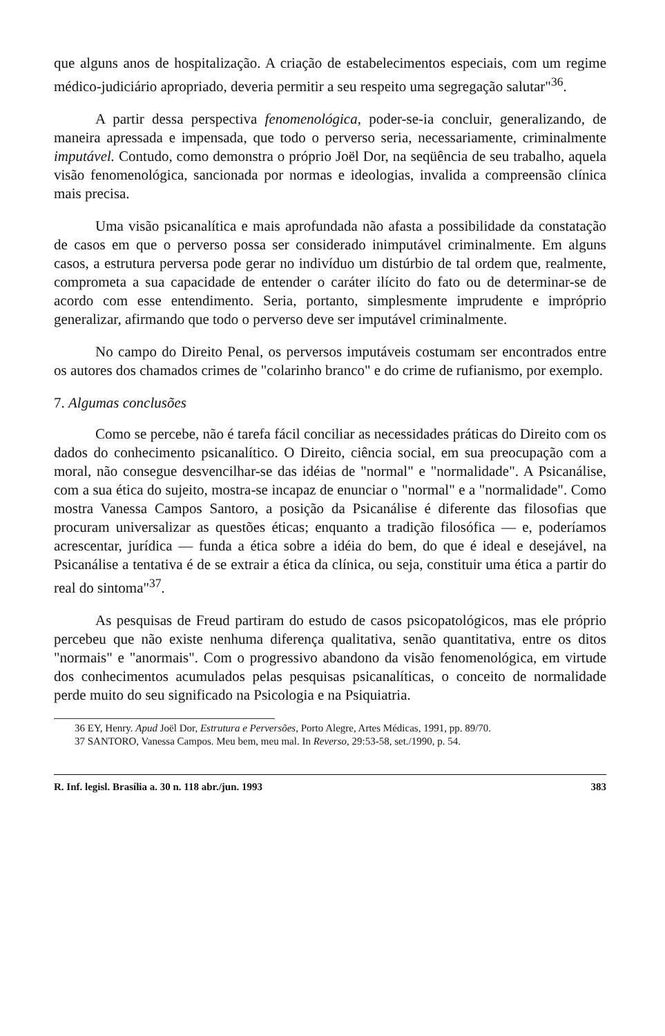que alguns anos de hospitalização. A criação de estabelecimentos especiais, com um regime médico-judiciário apropriado, deveria permitir a seu respeito uma segregação salutar"<sup>36</sup>.
A partir dessa perspectiva fenomenológica, poder-se-ia concluir, generalizando, de maneira apressada e impensada, que todo o perverso seria, necessariamente, criminalmente imputável. Contudo, como demonstra o próprio Joël Dor, na seqüência de seu trabalho, aquela visão fenomenológica, sancionada por normas e ideologias, invalida a compreensão clínica mais precisa.
Uma visão psicanalítica e mais aprofundada não afasta a possibilidade da constatação de casos em que o perverso possa ser considerado inimputável criminalmente. Em alguns casos, a estrutura perversa pode gerar no indivíduo um distúrbio de tal ordem que, realmente, comprometa a sua capacidade de entender o caráter ilícito do fato ou de determinar-se de acordo com esse entendimento. Seria, portanto, simplesmente imprudente e impróprio generalizar, afirmando que todo o perverso deve ser imputável criminalmente.
No campo do Direito Penal, os perversos imputáveis costumam ser encontrados entre os autores dos chamados crimes de "colarinho branco" e do crime de rufianismo, por exemplo.
7. Algumas conclusões
Como se percebe, não é tarefa fácil conciliar as necessidades práticas do Direito com os dados do conhecimento psicanalítico. O Direito, ciência social, em sua preocupação com a moral, não consegue desvencilhar-se das idéias de "normal" e "normalidade". A Psicanálise, com a sua ética do sujeito, mostra-se incapaz de enunciar o "normal" e a "normalidade". Como mostra Vanessa Campos Santoro, a posição da Psicanálise é diferente das filosofias que procuram universalizar as questões éticas; enquanto a tradição filosófica — e, poderíamos acrescentar, jurídica — funda a ética sobre a idéia do bem, do que é ideal e desejável, na Psicanálise a tentativa é de se extrair a ética da clínica, ou seja, constituir uma ética a partir do real do sintoma"<sup>37</sup>.
As pesquisas de Freud partiram do estudo de casos psicopatológicos, mas ele próprio percebeu que não existe nenhuma diferença qualitativa, senão quantitativa, entre os ditos "normais" e "anormais". Com o progressivo abandono da visão fenomenológica, em virtude dos conhecimentos acumulados pelas pesquisas psicanalíticas, o conceito de normalidade perde muito do seu significado na Psicologia e na Psiquiatria.
36 EY, Henry. Apud Joël Dor, Estrutura e Perversões, Porto Alegre, Artes Médicas, 1991, pp. 89/70.
37 SANTORO, Vanessa Campos. Meu bem, meu mal. In Reverso, 29:53-58, set./1990, p. 54.
R. Inf. legisl. Brasília a. 30 n. 118 abr./jun. 1993 383